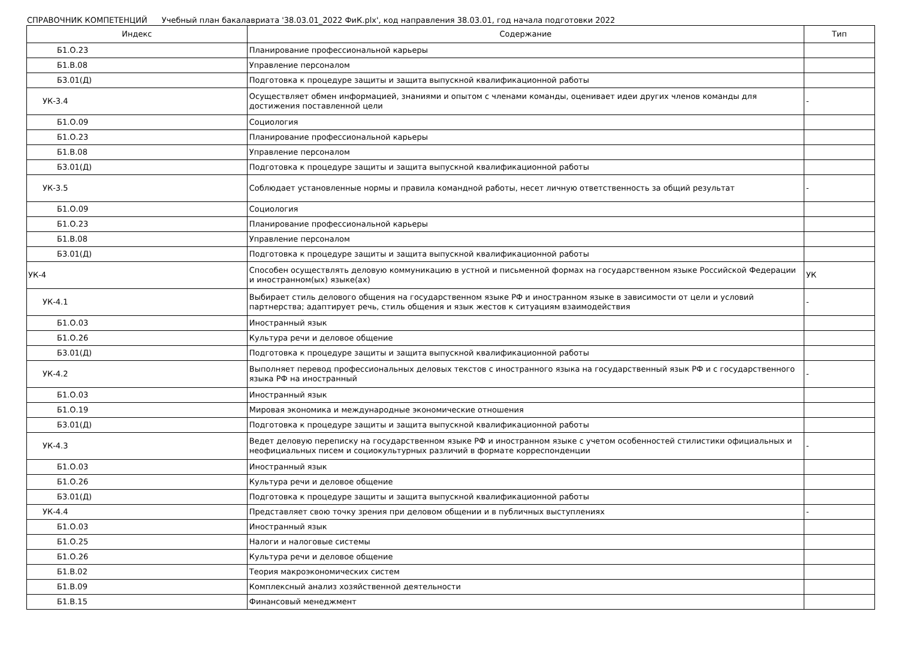СПРАВОЧНИК КОМПЕТЕНЦИЙ Учебный план бакалавриата '38.03.01_2022 ФиК.plx', код направления 38.03.01, год начала подготовки 2022
| Индекс | Содержание | Тип |
| --- | --- | --- |
| Б1.О.23 | Планирование профессиональной карьеры | |
| Б1.В.08 | Управление персоналом | |
| Б3.01(Д) | Подготовка к процедуре защиты и защита выпускной квалификационной работы | |
| УК-3.4 | Осуществляет обмен информацией, знаниями и опытом с членами команды, оценивает идеи других членов команды для достижения поставленной цели | - |
| Б1.О.09 | Социология | |
| Б1.О.23 | Планирование профессиональной карьеры | |
| Б1.В.08 | Управление персоналом | |
| Б3.01(Д) | Подготовка к процедуре защиты и защита выпускной квалификационной работы | |
| УК-3.5 | Соблюдает установленные нормы и правила командной работы, несет личную ответственность за общий результат | - |
| Б1.О.09 | Социология | |
| Б1.О.23 | Планирование профессиональной карьеры | |
| Б1.В.08 | Управление персоналом | |
| Б3.01(Д) | Подготовка к процедуре защиты и защита выпускной квалификационной работы | |
| УК-4 | Способен осуществлять деловую коммуникацию в устной и письменной формах на государственном языке Российской Федерации и иностранном(ых) языке(ах) | УК |
| УК-4.1 | Выбирает стиль делового общения на государственном языке РФ и иностранном языке в зависимости от цели и условий партнерства; адаптирует речь, стиль общения и язык жестов к ситуациям взаимодействия | - |
| Б1.О.03 | Иностранный язык | |
| Б1.О.26 | Культура речи и деловое общение | |
| Б3.01(Д) | Подготовка к процедуре защиты и защита выпускной квалификационной работы | |
| УК-4.2 | Выполняет перевод профессиональных деловых текстов с иностранного языка на государственный язык РФ и с государственного языка РФ на иностранный | - |
| Б1.О.03 | Иностранный язык | |
| Б1.О.19 | Мировая экономика и международные экономические отношения | |
| Б3.01(Д) | Подготовка к процедуре защиты и защита выпускной квалификационной работы | |
| УК-4.3 | Ведет деловую переписку на государственном языке РФ и иностранном языке с учетом особенностей стилистики официальных и неофициальных писем и социокультурных различий в формате корреспонденции | - |
| Б1.О.03 | Иностранный язык | |
| Б1.О.26 | Культура речи и деловое общение | |
| Б3.01(Д) | Подготовка к процедуре защиты и защита выпускной квалификационной работы | |
| УК-4.4 | Представляет свою точку зрения при деловом общении и в публичных выступлениях | - |
| Б1.О.03 | Иностранный язык | |
| Б1.О.25 | Налоги и налоговые системы | |
| Б1.О.26 | Культура речи и деловое общение | |
| Б1.В.02 | Теория макроэкономических систем | |
| Б1.В.09 | Комплексный анализ хозяйственной деятельности | |
| Б1.В.15 | Финансовый менеджмент | |